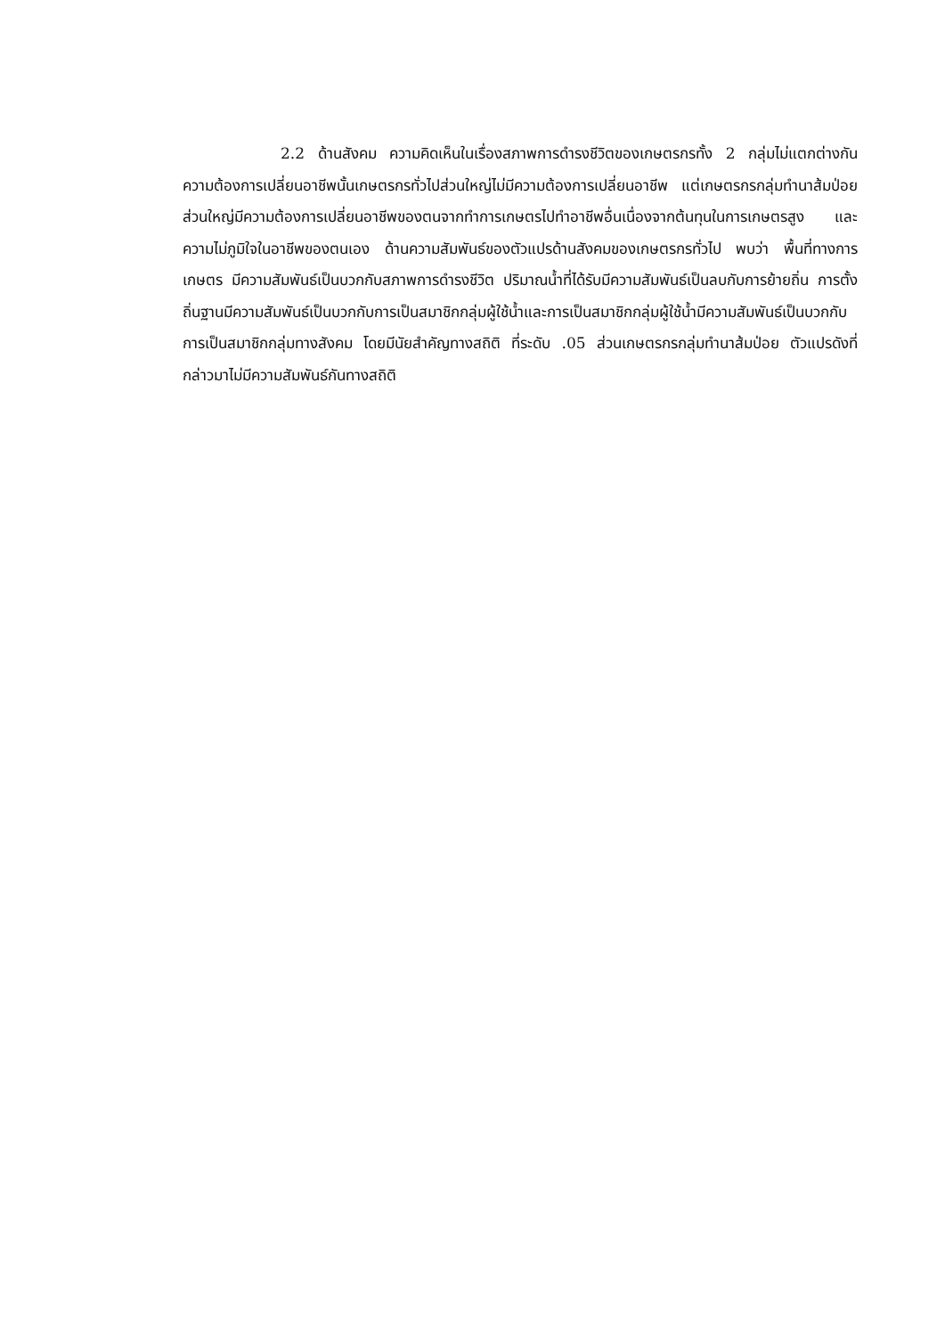2.2 ด้านสังคม ความคิดเห็นในเรื่องสภาพการดำรงชีวิตของเกษตรกรทั้ง 2 กลุ่มไม่แตกต่างกัน ความต้องการเปลี่ยนอาชีพนั้นเกษตรกรทั่วไปส่วนใหญ่ไม่มีความต้องการเปลี่ยนอาชีพ แต่เกษตรกรกลุ่มทำนาส้มป่อยส่วนใหญ่มีความต้องการเปลี่ยนอาชีพของตนจากทำการเกษตรไปทำอาชีพอื่นเนื่องจากต้นทุนในการเกษตรสูง และความไม่ภูมิใจในอาชีพของตนเอง ด้านความสัมพันธ์ของตัวแปรด้านสังคมของเกษตรกรทั่วไป พบว่า พื้นที่ทางการเกษตร มีความสัมพันธ์เป็นบวกกับสภาพการดำรงชีวิต ปริมาณน้ำที่ได้รับมีความสัมพันธ์เป็นลบกับการย้ายถิ่น การตั้งถิ่นฐานมีความสัมพันธ์เป็นบวกกับการเป็นสมาชิกกลุ่มผู้ใช้น้ำและการเป็นสมาชิกกลุ่มผู้ใช้น้ำมีความสัมพันธ์เป็นบวกกับการเป็นสมาชิกกลุ่มทางสังคม โดยมีนัยสำคัญทางสถิติ ที่ระดับ .05 ส่วนเกษตรกรกลุ่มทำนาส้มป่อย ตัวแปรดังที่กล่าวมาไม่มีความสัมพันธ์กันทางสถิติ